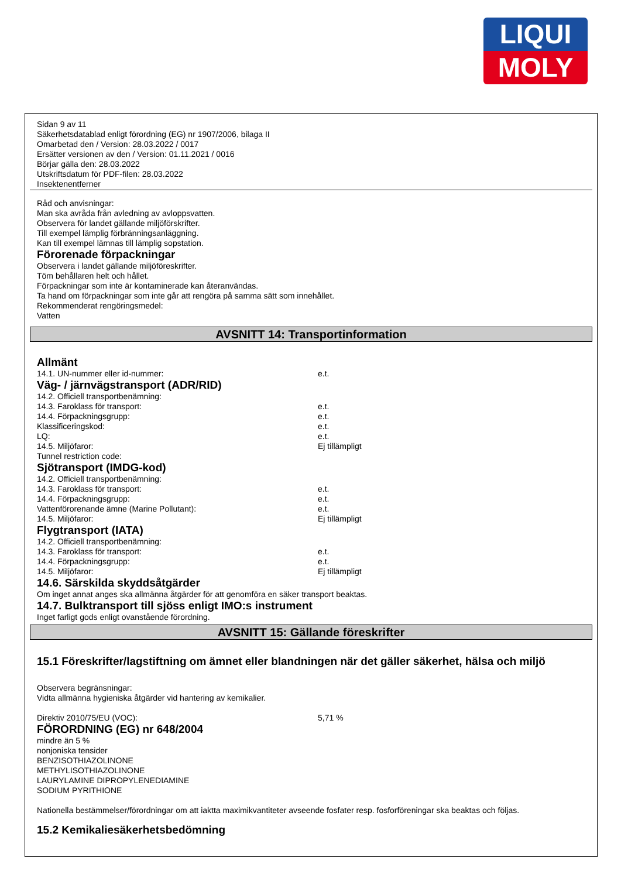LIQUI
MOLY
Sidan 9 av 11
Säkerhetsdatablad enligt förordning (EG) nr 1907/2006, bilaga II
Omarbetad den / Version: 28.03.2022 / 0017
Ersätter versionen av den / Version: 01.11.2021 / 0016
Börjar gälla den: 28.03.2022
Utskriftsdatum för PDF-filen: 28.03.2022
Insektenentferner
Råd och anvisningar:
Man ska avråda från avledning av avloppsvatten.
Observera för landet gällande miljöförskrifter.
Till exempel lämplig förbränningsanläggning.
Kan till exempel lämnas till lämplig sopstation.
Förorenade förpackningar
Observera i landet gällande miljöföreskrifter.
Töm behållaren helt och hållet.
Förpackningar som inte är kontaminerade kan återanvändas.
Ta hand om förpackningar som inte går att rengöra på samma sätt som innehållet.
Rekommenderat rengöringsmedel:
Vatten
AVSNITT 14: Transportinformation
Allmänt
14.1. UN-nummer eller id-nummer: e.t.
Väg- / järnvägstransport (ADR/RID)
14.2. Officiell transportbenämning:
14.3. Faroklass för transport: e.t.
14.4. Förpackningsgrupp: e.t.
Klassificeringskod: e.t.
LQ: e.t.
14.5. Miljöfaror: Ej tillämpligt
Tunnel restriction code:
Sjötransport (IMDG-kod)
14.2. Officiell transportbenämning:
14.3. Faroklass för transport: e.t.
14.4. Förpackningsgrupp: e.t.
Vattenförorenande ämne (Marine Pollutant): e.t.
14.5. Miljöfaror: Ej tillämpligt
Flygtransport (IATA)
14.2. Officiell transportbenämning:
14.3. Faroklass för transport: e.t.
14.4. Förpackningsgrupp: e.t.
14.5. Miljöfaror: Ej tillämpligt
14.6. Särskilda skyddsåtgärder
Om inget annat anges ska allmänna åtgärder för att genomföra en säker transport beaktas.
14.7. Bulktransport till sjöss enligt IMO:s instrument
Inget farligt gods enligt ovanstående förordning.
AVSNITT 15: Gällande föreskrifter
15.1 Föreskrifter/lagstiftning om ämnet eller blandningen när det gäller säkerhet, hälsa och miljö
Observera begränsningar:
Vidta allmänna hygieniska åtgärder vid hantering av kemikalier.
Direktiv 2010/75/EU (VOC): 5,71 %
FÖRORDNING (EG) nr 648/2004
mindre än 5 %
nonjoniska tensider
BENZISOTHIAZOLINONE
METHYLISOTHIAZOLINONE
LAURYLAMINE DIPROPYLENEDIAMINE
SODIUM PYRITHIONE
Nationella bestämmelser/förordningar om att iaktta maximikvantiteter avseende fosfater resp. fosforföreningar ska beaktas och följas.
15.2 Kemikaliesäkerhetsbedömning